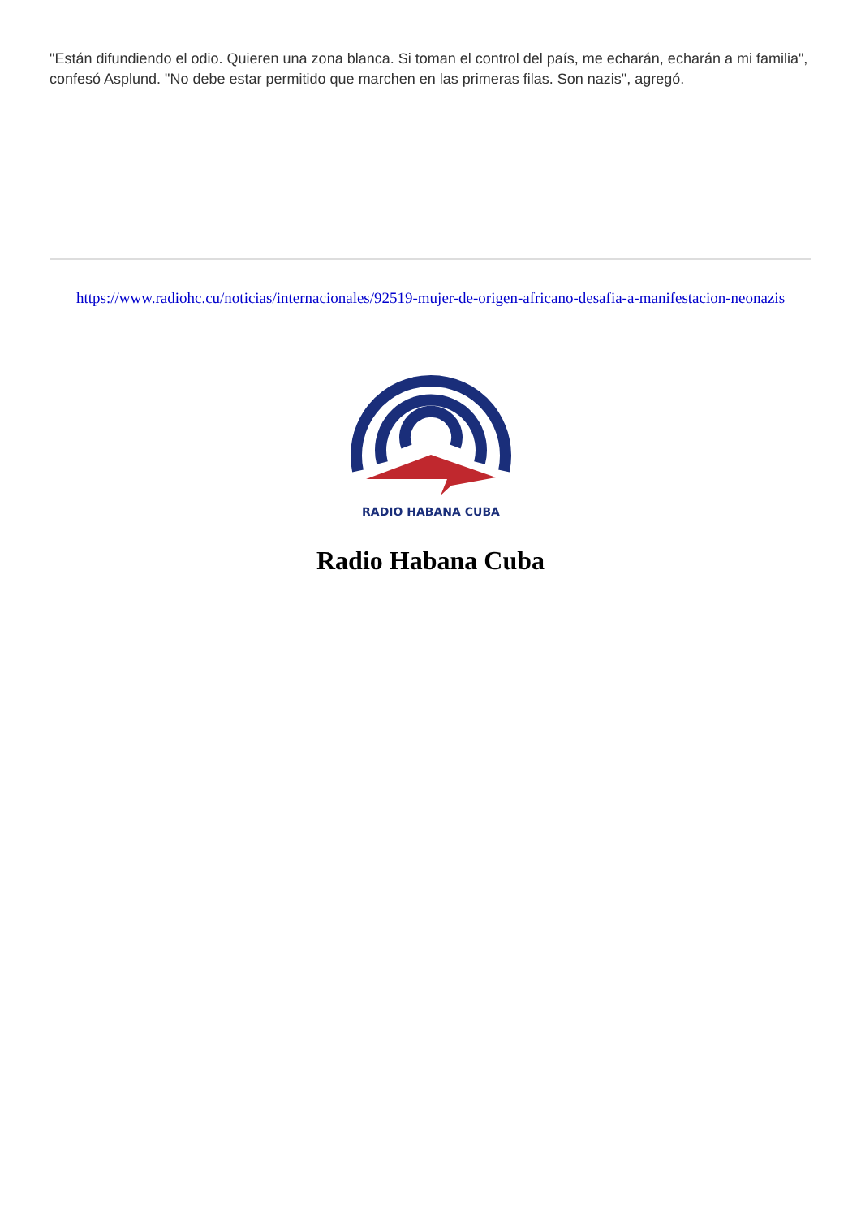"Están difundiendo el odio. Quieren una zona blanca. Si toman el control del país, me echarán, echarán a mi familia", confesó Asplund. "No debe estar permitido que marchen en las primeras filas. Son nazis", agregó.
https://www.radiohc.cu/noticias/internacionales/92519-mujer-de-origen-africano-desafia-a-manifestacion-neonazis
RADIO HABANA CUBA
Radio Habana Cuba